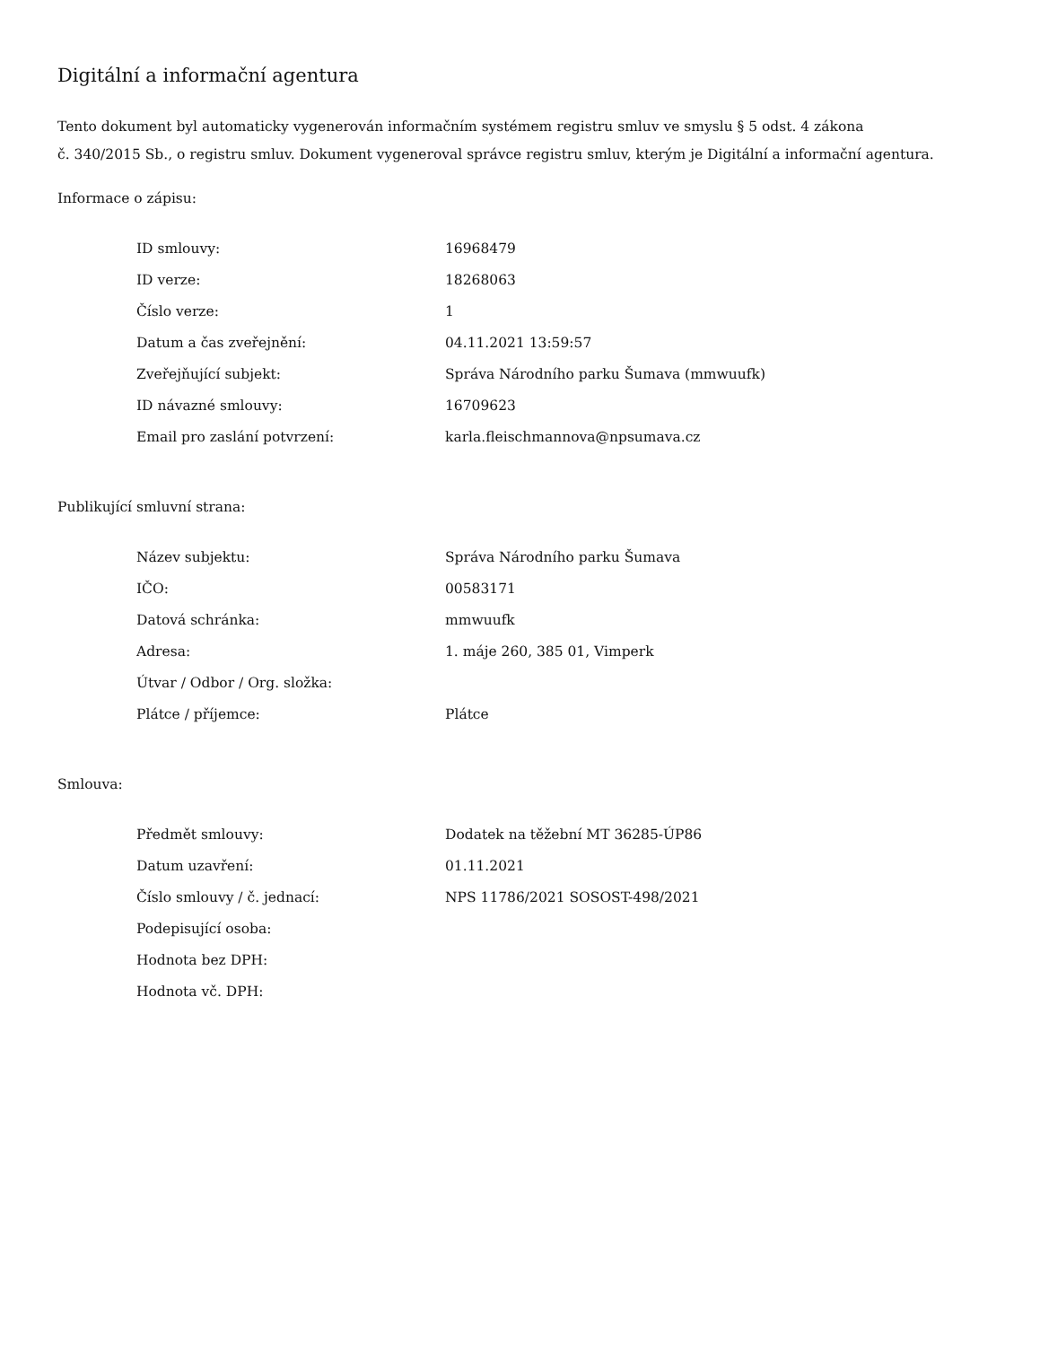Digitální a informační agentura
Tento dokument byl automaticky vygenerován informačním systémem registru smluv ve smyslu § 5 odst. 4 zákona
č. 340/2015 Sb., o registru smluv. Dokument vygeneroval správce registru smluv, kterým je Digitální a informační agentura.
Informace o zápisu:
| ID smlouvy: | 16968479 |
| ID verze: | 18268063 |
| Číslo verze: | 1 |
| Datum a čas zveřejnění: | 04.11.2021 13:59:57 |
| Zveřejňující subjekt: | Správa Národního parku Šumava (mmwuufk) |
| ID návazné smlouvy: | 16709623 |
| Email pro zaslání potvrzení: | karla.fleischmannova@npsumava.cz |
Publikující smluvní strana:
| Název subjektu: | Správa Národního parku Šumava |
| IČO: | 00583171 |
| Datová schránka: | mmwuufk |
| Adresa: | 1. máje 260, 385 01, Vimperk |
| Útvar / Odbor / Org. složka: | |
| Plátce / příjemce: | Plátce |
Smlouva:
| Předmět smlouvy: | Dodatek na těžební MT 36285-ÚP86 |
| Datum uzavření: | 01.11.2021 |
| Číslo smlouvy / č. jednací: | NPS 11786/2021 SOSOST-498/2021 |
| Podepisující osoba: | |
| Hodnota bez DPH: | |
| Hodnota vč. DPH: | |